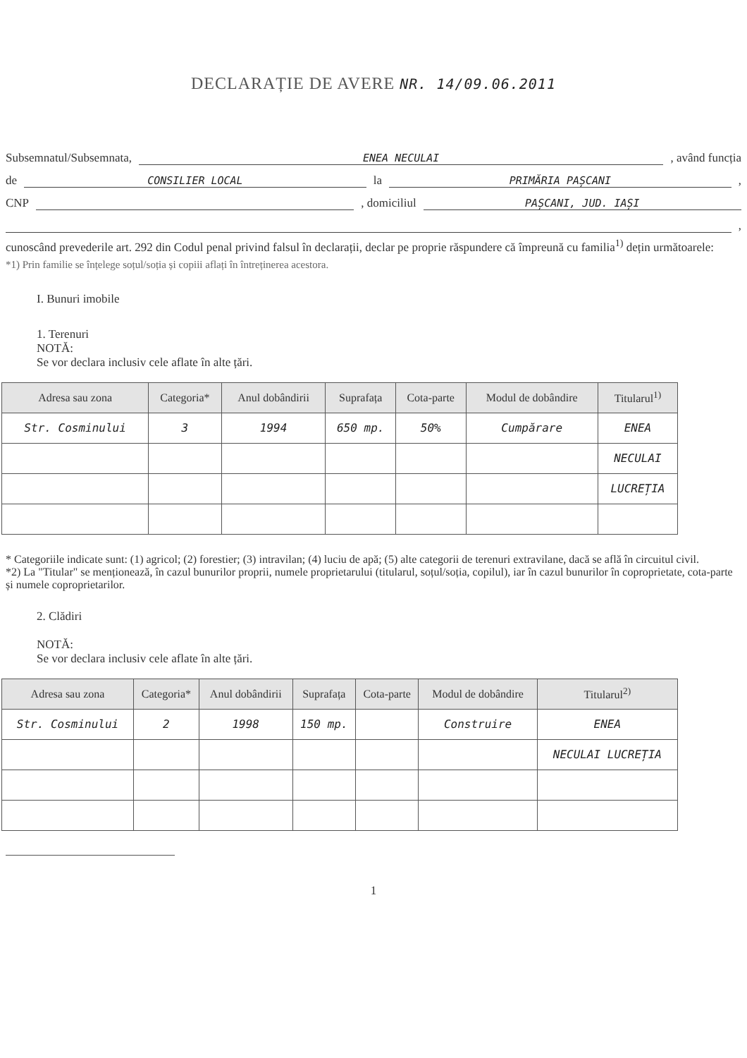DECLARAȚIE DE AVERE NR. 14/09.06.2011
Subsemnatul/Subsemnata, ENEA NECULAI , având funcția
de CONSILIER LOCAL la PRIMĂRIA PAȘCANI ,
CNP , domiciliul PAȘCANI, JUD. IAȘI
,
cunoscând prevederile art. 292 din Codul penal privind falsul în declarații, declar pe proprie răspundere că împreună cu familia<sup>1)</sup> dețin următoarele:
*1) Prin familie se înțelege soțul/soția și copiii aflați în întreținerea acestora.
I. Bunuri imobile
1. Terenuri
NOTĂ:
Se vor declara inclusiv cele aflate în alte țări.
| Adresa sau zona | Categoria* | Anul dobândirii | Suprafața | Cota-parte | Modul de dobândire | Titularul<sup>1)</sup> |
| --- | --- | --- | --- | --- | --- | --- |
| Str. Cosminului | 3 | 1994 | 650 mp. | 50% | Cumpărare | ENEA |
| | | | | | | NECULAI |
| | | | | | | LUCREȚIA |
* Categoriile indicate sunt: (1) agricol; (2) forestier; (3) intravilan; (4) luciu de apă; (5) alte categorii de terenuri extravilane, dacă se află în circuitul civil.
*2) La "Titular" se menționează, în cazul bunurilor proprii, numele proprietarului (titularul, soțul/soția, copilul), iar în cazul bunurilor în coproprietate, cota-parte și numele coproprietarilor.
2. Clădiri
NOTĂ:
Se vor declara inclusiv cele aflate în alte țări.
| Adresa sau zona | Categoria* | Anul dobândirii | Suprafața | Cota-parte | Modul de dobândire | Titularul<sup>2)</sup> |
| --- | --- | --- | --- | --- | --- | --- |
| Str. Cosminului | 2 | 1998 | 150 mp. | | Construire | ENEA |
| | | | | | | NECULAI LUCREȚIA |
1